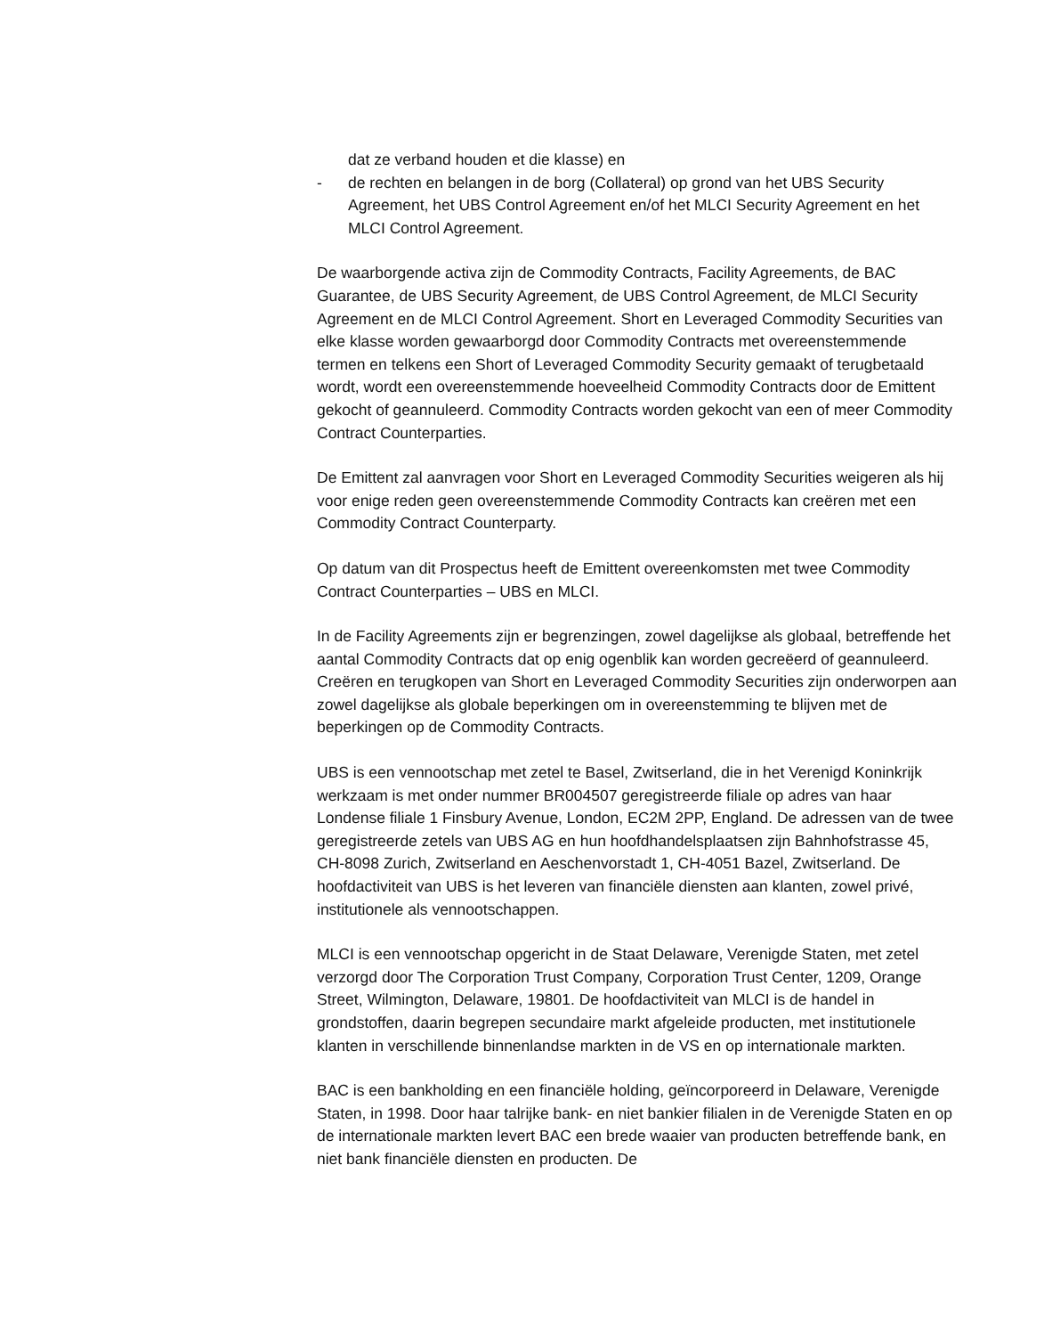dat ze verband houden et die klasse) en
- de rechten en belangen in de borg (Collateral) op grond van het UBS Security Agreement, het UBS Control Agreement en/of het MLCI Security Agreement en het MLCI Control Agreement.
De waarborgende activa zijn de Commodity Contracts, Facility Agreements, de BAC Guarantee, de UBS Security Agreement, de UBS Control Agreement, de MLCI Security Agreement en de MLCI Control Agreement. Short en Leveraged Commodity Securities van elke klasse worden gewaarborgd door Commodity Contracts met overeenstemmende termen en telkens een Short of Leveraged Commodity Security gemaakt of terugbetaald wordt, wordt een overeenstemmende hoeveelheid Commodity Contracts door de Emittent gekocht of geannuleerd. Commodity Contracts worden gekocht van een of meer Commodity Contract Counterparties.
De Emittent zal aanvragen voor Short en Leveraged Commodity Securities weigeren als hij voor enige reden geen overeenstemmende Commodity Contracts kan creëren met een Commodity Contract Counterparty.
Op datum van dit Prospectus heeft de Emittent overeenkomsten met twee Commodity Contract Counterparties – UBS en MLCI.
In de Facility Agreements zijn er begrenzingen, zowel dagelijkse als globaal, betreffende het aantal Commodity Contracts dat op enig ogenblik kan worden gecreëerd of geannuleerd. Creëren en terugkopen van Short en Leveraged Commodity Securities zijn onderworpen aan zowel dagelijkse als globale beperkingen om in overeenstemming te blijven met de beperkingen op de Commodity Contracts.
UBS is een vennootschap met zetel te Basel, Zwitserland, die in het Verenigd Koninkrijk werkzaam is met onder nummer BR004507 geregistreerde filiale op adres van haar Londense filiale 1 Finsbury Avenue, London, EC2M 2PP, England. De adressen van de twee geregistreerde zetels van UBS AG en hun hoofdhandelsplaatsen zijn Bahnhofstrasse 45, CH-8098 Zurich, Zwitserland en Aeschenvorstadt 1, CH-4051 Bazel, Zwitserland. De hoofdactiviteit van UBS is het leveren van financiële diensten aan klanten, zowel privé, institutionele als vennootschappen.
MLCI is een vennootschap opgericht in de Staat Delaware, Verenigde Staten, met zetel verzorgd door The Corporation Trust Company, Corporation Trust Center, 1209, Orange Street, Wilmington, Delaware, 19801. De hoofdactiviteit van MLCI is de handel in grondstoffen, daarin begrepen secundaire markt afgeleide producten, met institutionele klanten in verschillende binnenlandse markten in de VS en op internationale markten.
BAC is een bankholding en een financiële holding, geïncorporeerd in Delaware, Verenigde Staten, in 1998. Door haar talrijke bank- en niet bankier filialen in de Verenigde Staten en op de internationale markten levert BAC een brede waaier van producten betreffende bank, en niet bank financiële diensten en producten. De